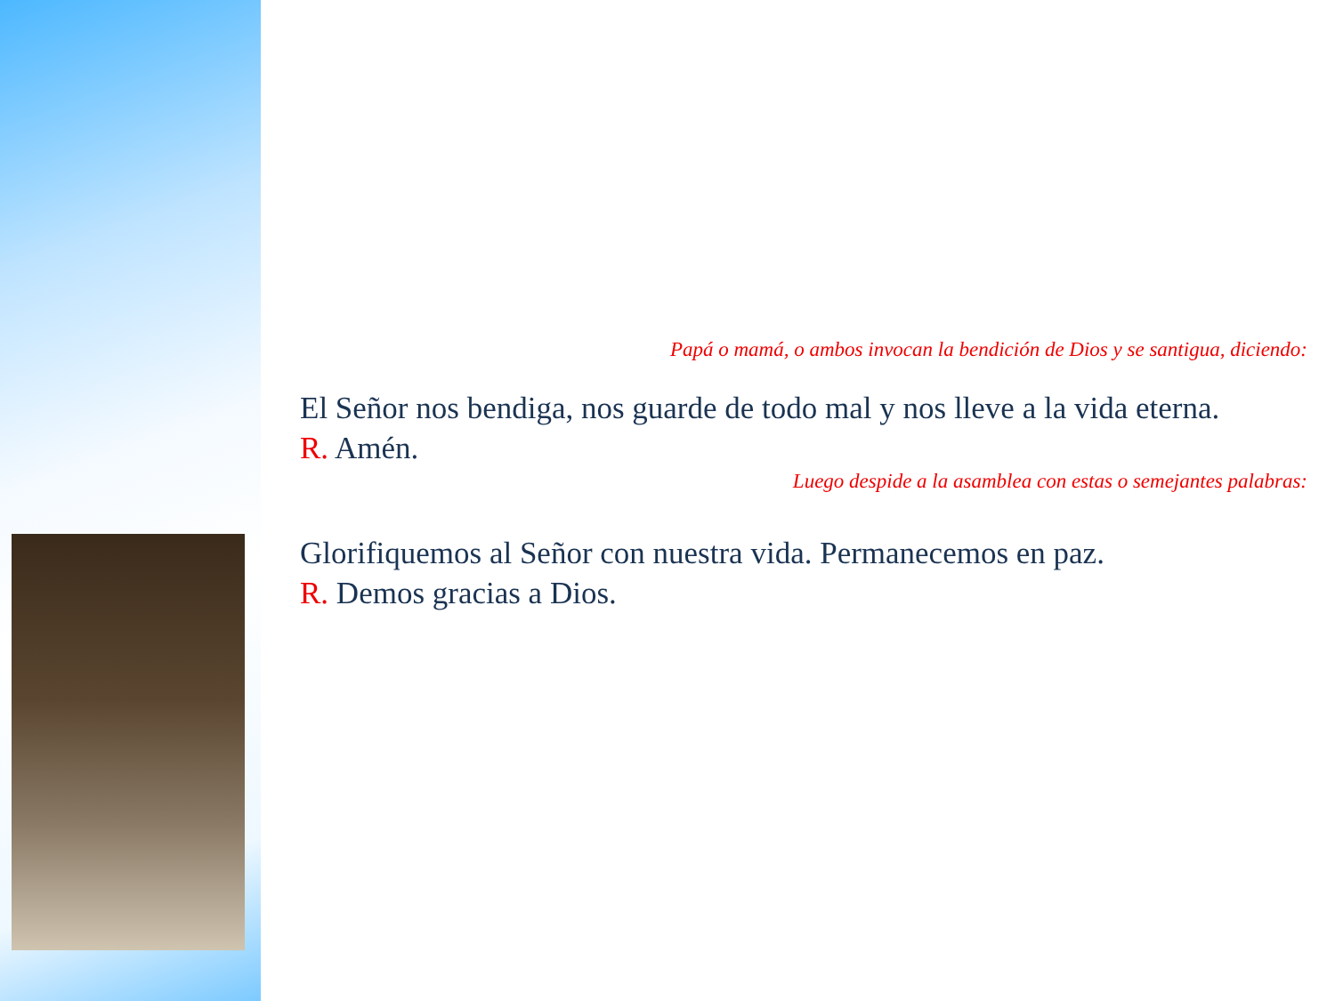Papá o mamá, o ambos invocan la bendición de Dios y se santigua, diciendo:
El Señor nos bendiga, nos guarde de todo mal y nos lleve a la vida eterna.
R. Amén.
Luego despide a la asamblea con estas o semejantes palabras:
Glorifiquemos al Señor con nuestra vida. Permanecemos en paz.
R. Demos gracias a Dios.